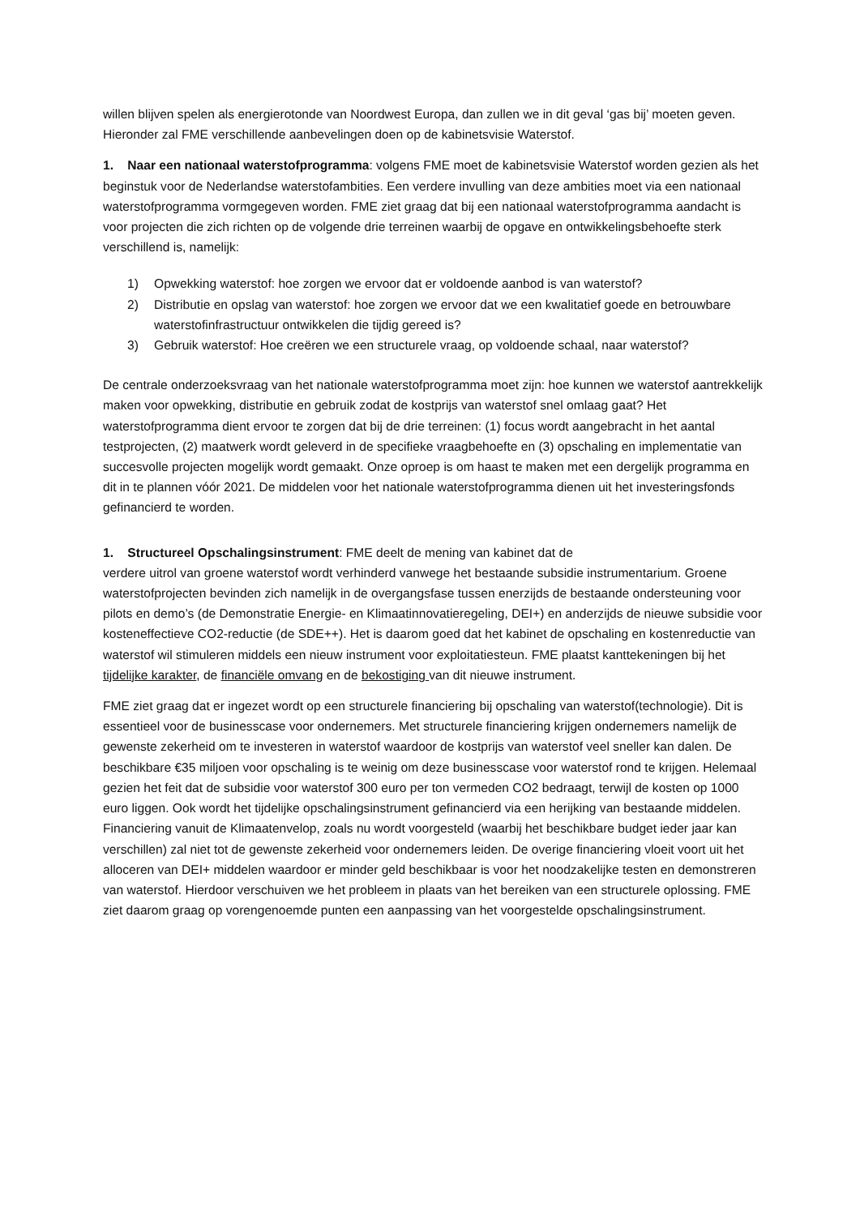willen blijven spelen als energierotonde van Noordwest Europa, dan zullen we in dit geval ‘gas bij’ moeten geven. Hieronder zal FME verschillende aanbevelingen doen op de kabinetsvisie Waterstof.
1. Naar een nationaal waterstofprogramma: volgens FME moet de kabinetsvisie Waterstof worden gezien als het beginstuk voor de Nederlandse waterstofambities. Een verdere invulling van deze ambities moet via een nationaal waterstofprogramma vormgegeven worden. FME ziet graag dat bij een nationaal waterstofprogramma aandacht is voor projecten die zich richten op de volgende drie terreinen waarbij de opgave en ontwikkelingsbehoefte sterk verschillend is, namelijk:
1) Opwekking waterstof: hoe zorgen we ervoor dat er voldoende aanbod is van waterstof?
2) Distributie en opslag van waterstof: hoe zorgen we ervoor dat we een kwalitatief goede en betrouwbare waterstofinfrastructuur ontwikkelen die tijdig gereed is?
3) Gebruik waterstof: Hoe creëren we een structurele vraag, op voldoende schaal, naar waterstof?
De centrale onderzoeksvraag van het nationale waterstofprogramma moet zijn: hoe kunnen we waterstof aantrekkelijk maken voor opwekking, distributie en gebruik zodat de kostprijs van waterstof snel omlaag gaat? Het waterstofprogramma dient ervoor te zorgen dat bij de drie terreinen: (1) focus wordt aangebracht in het aantal testprojecten, (2) maatwerk wordt geleverd in de specifieke vraagbehoefte en (3) opschaling en implementatie van succesvolle projecten mogelijk wordt gemaakt. Onze oproep is om haast te maken met een dergelijk programma en dit in te plannen vóór 2021. De middelen voor het nationale waterstofprogramma dienen uit het investeringsfonds gefinancierd te worden.
1. Structureel Opschalingsinstrument: FME deelt de mening van kabinet dat de
verdere uitrol van groene waterstof wordt verhinderd vanwege het bestaande subsidie instrumentarium. Groene waterstofprojecten bevinden zich namelijk in de overgangsfase tussen enerzijds de bestaande ondersteuning voor pilots en demo’s (de Demonstratie Energie- en Klimaatinnovatieregeling, DEI+) en anderzijds de nieuwe subsidie voor kosteneffectieve CO2-reductie (de SDE++). Het is daarom goed dat het kabinet de opschaling en kostenreductie van waterstof wil stimuleren middels een nieuw instrument voor exploitatiesteun. FME plaatst kanttekeningen bij het tijdelijke karakter, de financiële omvang en de bekostiging van dit nieuwe instrument.
FME ziet graag dat er ingezet wordt op een structurele financiering bij opschaling van waterstof(technologie). Dit is essentieel voor de businesscase voor ondernemers. Met structurele financiering krijgen ondernemers namelijk de gewenste zekerheid om te investeren in waterstof waardoor de kostprijs van waterstof veel sneller kan dalen. De beschikbare €35 miljoen voor opschaling is te weinig om deze businesscase voor waterstof rond te krijgen. Helemaal gezien het feit dat de subsidie voor waterstof 300 euro per ton vermeden CO2 bedraagt, terwijl de kosten op 1000 euro liggen. Ook wordt het tijdelijke opschalingsinstrument gefinancierd via een herijking van bestaande middelen. Financiering vanuit de Klimaatenvelop, zoals nu wordt voorgesteld (waarbij het beschikbare budget ieder jaar kan verschillen) zal niet tot de gewenste zekerheid voor ondernemers leiden. De overige financiering vloeit voort uit het alloceren van DEI+ middelen waardoor er minder geld beschikbaar is voor het noodzakelijke testen en demonstreren van waterstof. Hierdoor verschuiven we het probleem in plaats van het bereiken van een structurele oplossing. FME ziet daarom graag op vorengenoemde punten een aanpassing van het voorgestelde opschalingsinstrument.